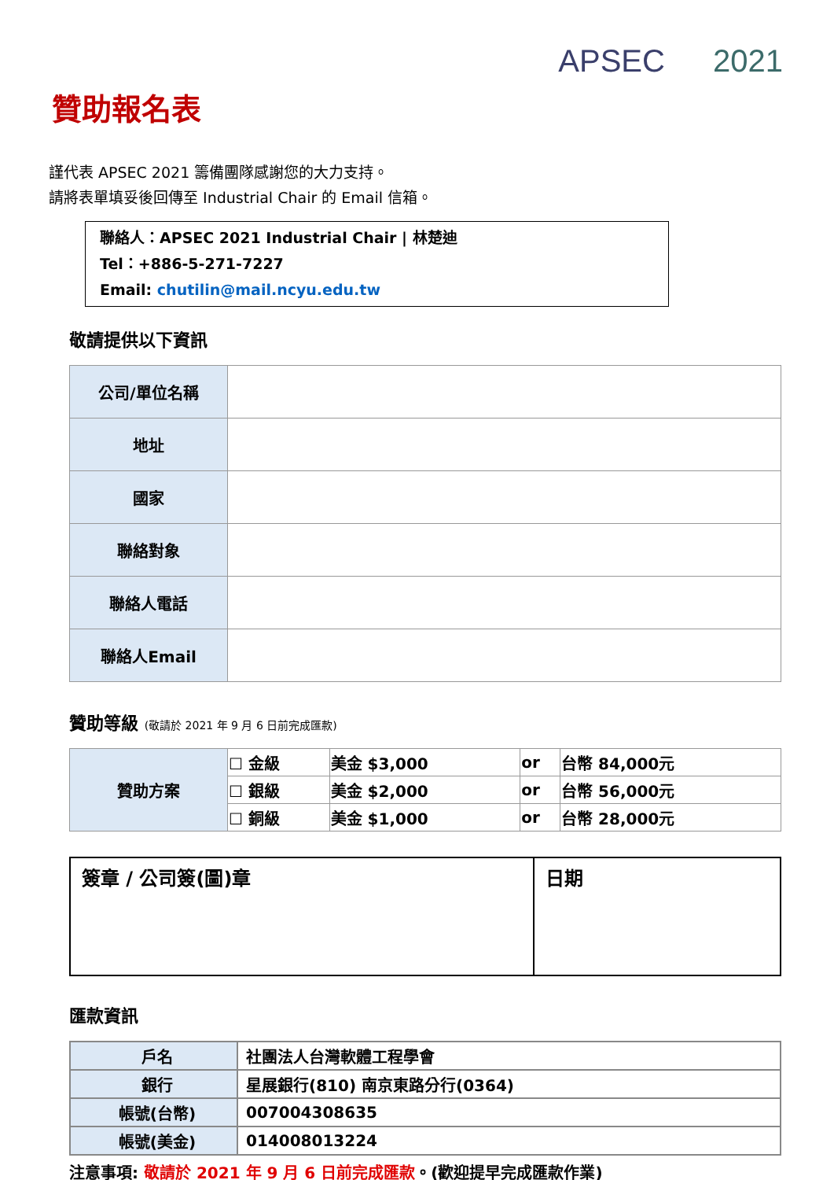APSEC 2021
贊助報名表
謹代表 APSEC 2021 籌備團隊感謝您的大力支持。
請將表單填妥後回傳至 Industrial Chair 的 Email 信箱。
聯絡人：APSEC 2021 Industrial Chair | 林楚迪
Tel：+886-5-271-7227
Email: chutilin@mail.ncyu.edu.tw
敬請提供以下資訊
| 公司/單位名稱 | |
| 地址 | |
| 國家 | |
| 聯絡對象 | |
| 聯絡人電話 | |
| 聯絡人Email | |
贊助等級 (敬請於 2021 年 9 月 6 日前完成匯款)
| 贊助方案 | ☐ 金級 | 美金 $3,000 | or | 台幣 84,000元 |
| | ☐ 銀級 | 美金 $2,000 | or | 台幣 56,000元 |
| | ☐ 銅級 | 美金 $1,000 | or | 台幣 28,000元 |
| 簽章 / 公司簽(圖)章 | 日期 |
匯款資訊
| 戶名 | 社團法人台灣軟體工程學會 |
| 銀行 | 星展銀行(810) 南京東路分行(0364) |
| 帳號(台幣) | 007004308635 |
| 帳號(美金) | 014008013224 |
注意事項: 敬請於 2021 年 9 月 6 日前完成匯款。(歡迎提早完成匯款作業)